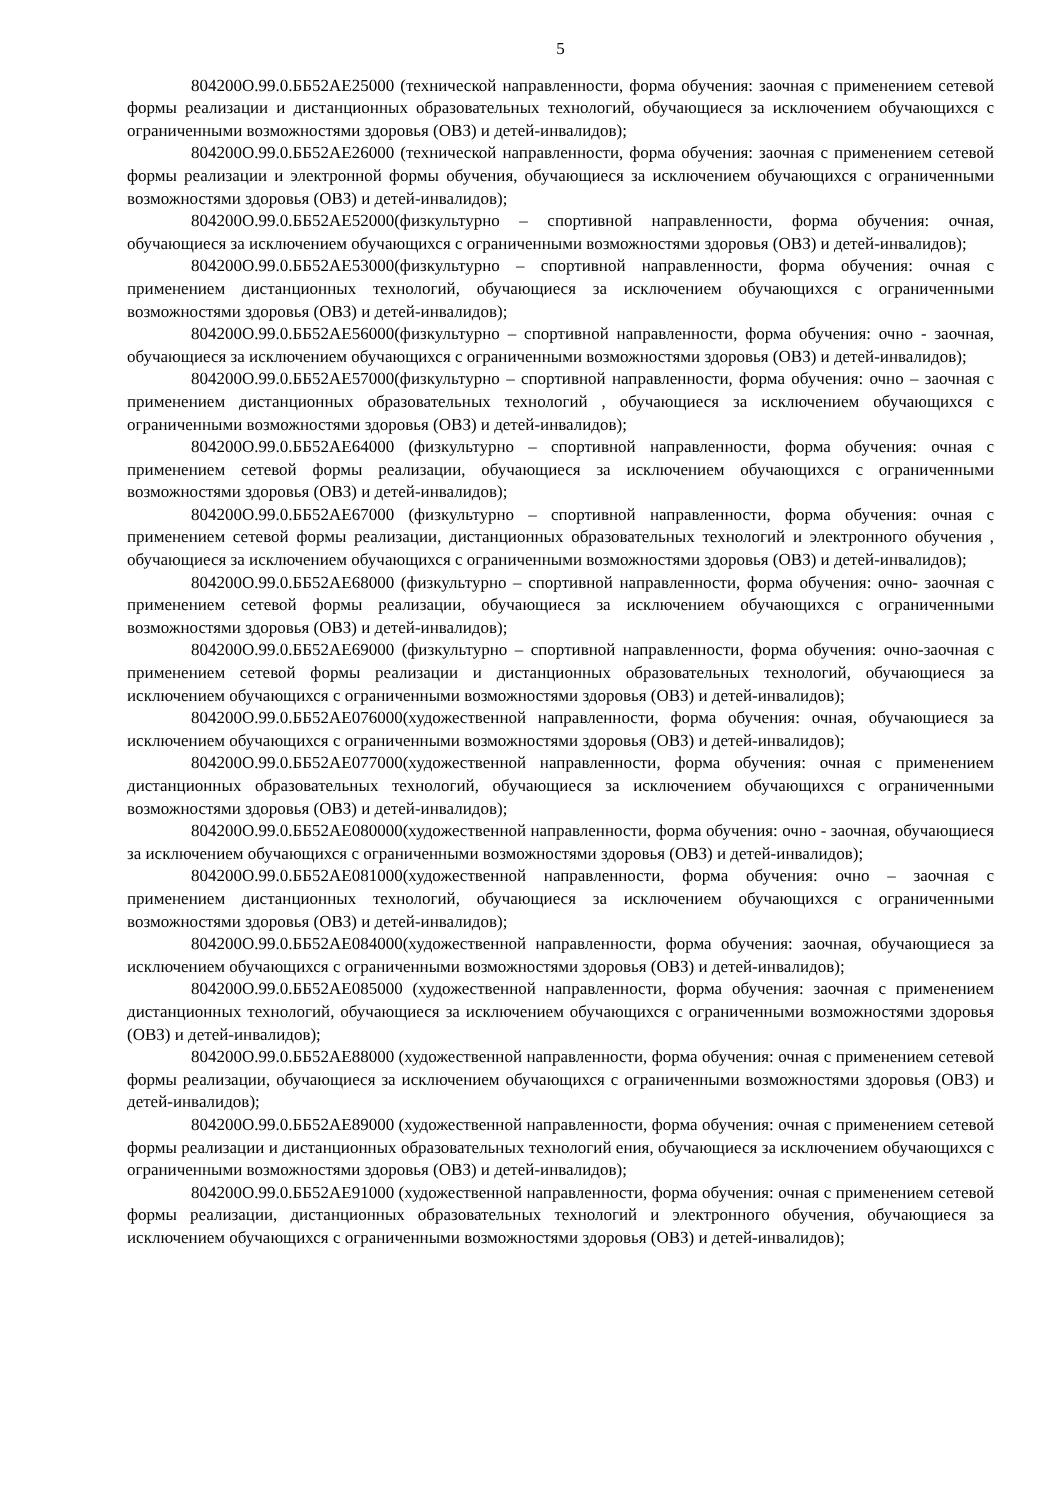5
804200О.99.0.ББ52АЕ25000 (технической направленности, форма обучения: заочная с применением сетевой формы реализации и дистанционных образовательных технологий, обучающиеся за исключением обучающихся с ограниченными возможностями здоровья (ОВЗ) и детей-инвалидов);
804200О.99.0.ББ52АЕ26000 (технической направленности, форма обучения: заочная с применением сетевой формы реализации и электронной формы обучения, обучающиеся за исключением обучающихся с ограниченными возможностями здоровья (ОВЗ) и детей-инвалидов);
804200О.99.0.ББ52АЕ52000(физкультурно – спортивной направленности, форма обучения: очная, обучающиеся за исключением обучающихся с ограниченными возможностями здоровья (ОВЗ) и детей-инвалидов);
804200О.99.0.ББ52АЕ53000(физкультурно – спортивной направленности, форма обучения: очная с применением дистанционных технологий, обучающиеся за исключением обучающихся с ограниченными возможностями здоровья (ОВЗ) и детей-инвалидов);
804200О.99.0.ББ52АЕ56000(физкультурно – спортивной направленности, форма обучения: очно - заочная, обучающиеся за исключением обучающихся с ограниченными возможностями здоровья (ОВЗ) и детей-инвалидов);
804200О.99.0.ББ52АЕ57000(физкультурно – спортивной направленности, форма обучения: очно – заочная с применением дистанционных образовательных технологий , обучающиеся за исключением обучающихся с ограниченными возможностями здоровья (ОВЗ) и детей-инвалидов);
804200О.99.0.ББ52АЕ64000 (физкультурно – спортивной направленности, форма обучения: очная с применением сетевой формы реализации, обучающиеся за исключением обучающихся с ограниченными возможностями здоровья (ОВЗ) и детей-инвалидов);
804200О.99.0.ББ52АЕ67000 (физкультурно – спортивной направленности, форма обучения: очная с применением сетевой формы реализации, дистанционных образовательных технологий и электронного обучения , обучающиеся за исключением обучающихся с ограниченными возможностями здоровья (ОВЗ) и детей-инвалидов);
804200О.99.0.ББ52АЕ68000 (физкультурно – спортивной направленности, форма обучения: очно- заочная с применением сетевой формы реализации, обучающиеся за исключением обучающихся с ограниченными возможностями здоровья (ОВЗ) и детей-инвалидов);
804200О.99.0.ББ52АЕ69000 (физкультурно – спортивной направленности, форма обучения: очно-заочная с применением сетевой формы реализации и дистанционных образовательных технологий, обучающиеся за исключением обучающихся с ограниченными возможностями здоровья (ОВЗ) и детей-инвалидов);
804200О.99.0.ББ52АЕ076000(художественной направленности, форма обучения: очная, обучающиеся за исключением обучающихся с ограниченными возможностями здоровья (ОВЗ) и детей-инвалидов);
804200О.99.0.ББ52АЕ077000(художественной направленности, форма обучения: очная с применением дистанционных образовательных технологий, обучающиеся за исключением обучающихся с ограниченными возможностями здоровья (ОВЗ) и детей-инвалидов);
804200О.99.0.ББ52АЕ080000(художественной направленности, форма обучения: очно - заочная, обучающиеся за исключением обучающихся с ограниченными возможностями здоровья (ОВЗ) и детей-инвалидов);
804200О.99.0.ББ52АЕ081000(художественной направленности, форма обучения: очно – заочная с применением дистанционных технологий, обучающиеся за исключением обучающихся с ограниченными возможностями здоровья (ОВЗ) и детей-инвалидов);
804200О.99.0.ББ52АЕ084000(художественной направленности, форма обучения: заочная, обучающиеся за исключением обучающихся с ограниченными возможностями здоровья (ОВЗ) и детей-инвалидов);
804200О.99.0.ББ52АЕ085000 (художественной направленности, форма обучения: заочная с применением дистанционных технологий, обучающиеся за исключением обучающихся с ограниченными возможностями здоровья (ОВЗ) и детей-инвалидов);
804200О.99.0.ББ52АЕ88000 (художественной направленности, форма обучения: очная с применением сетевой формы реализации, обучающиеся за исключением обучающихся с ограниченными возможностями здоровья (ОВЗ) и детей-инвалидов);
804200О.99.0.ББ52АЕ89000 (художественной направленности, форма обучения: очная с применением сетевой формы реализации и дистанционных образовательных технологий ения, обучающиеся за исключением обучающихся с ограниченными возможностями здоровья (ОВЗ) и детей-инвалидов);
804200О.99.0.ББ52АЕ91000 (художественной направленности, форма обучения: очная с применением сетевой формы реализации, дистанционных образовательных технологий и электронного обучения, обучающиеся за исключением обучающихся с ограниченными возможностями здоровья (ОВЗ) и детей-инвалидов);